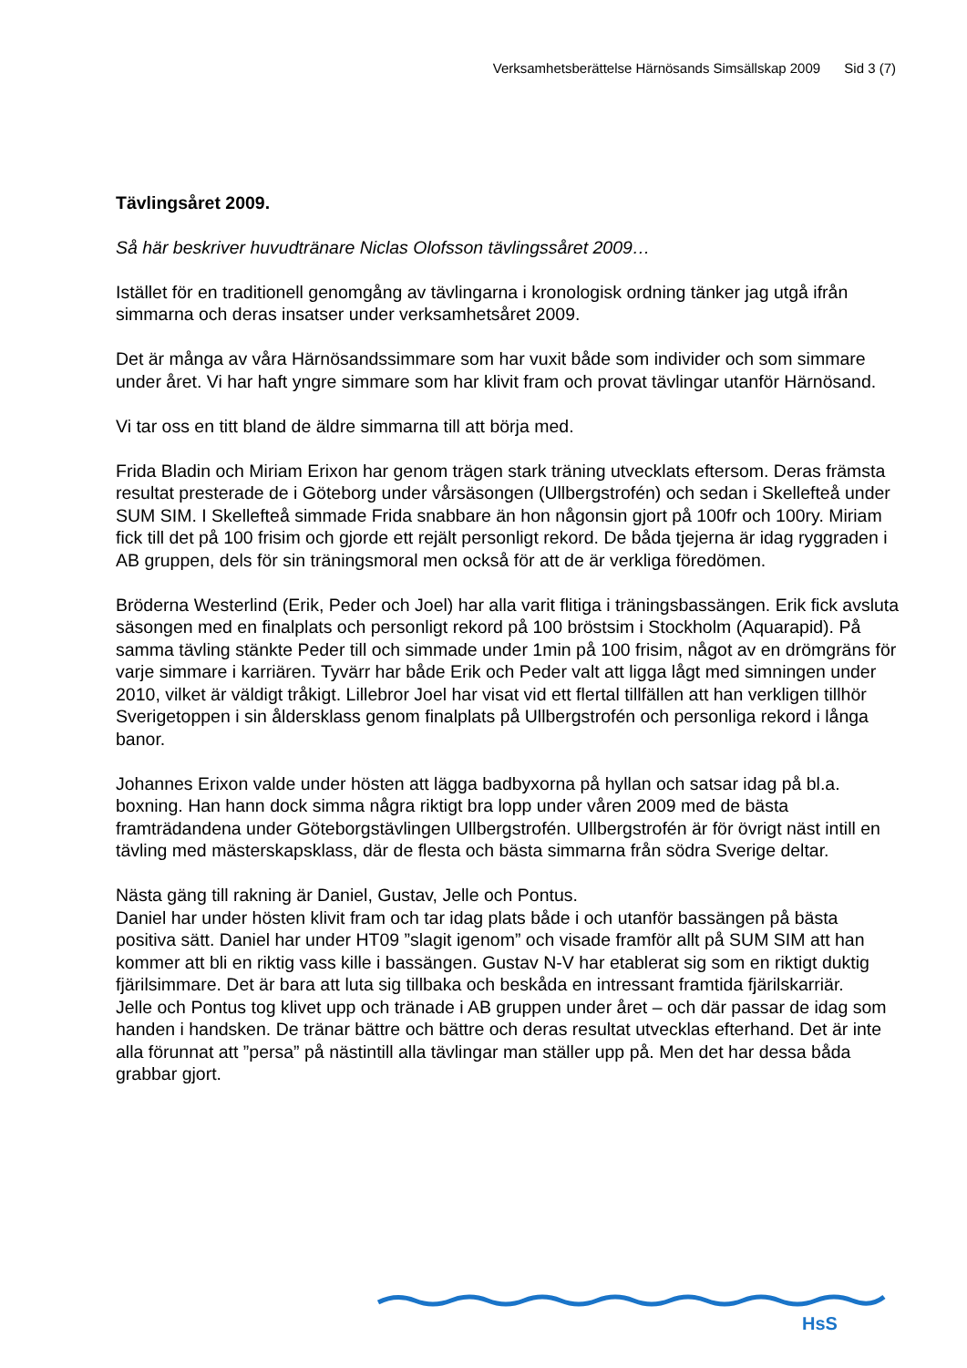Verksamhetsberättelse Härnösands Simsällskap 2009 Sid 3 (7)
Tävlingsåret 2009.
Så här beskriver huvudtränare Niclas Olofsson tävlingssåret 2009…
Istället för en traditionell genomgång av tävlingarna i kronologisk ordning tänker jag utgå ifrån simmarna och deras insatser under verksamhetsåret 2009.
Det är många av våra Härnösandssimmare som har vuxit både som individer och som simmare under året. Vi har haft yngre simmare som har klivit fram och provat tävlingar utanför Härnösand.
Vi tar oss en titt bland de äldre simmarna till att börja med.
Frida Bladin och Miriam Erixon har genom trägen stark träning utvecklats eftersom. Deras främsta resultat presterade de i Göteborg under vårsäsongen (Ullbergstrofén) och sedan i Skellefteå under SUM SIM. I Skellefteå simmade Frida snabbare än hon någonsin gjort på 100fr och 100ry. Miriam fick till det på 100 frisim och gjorde ett rejält personligt rekord. De båda tjejerna är idag ryggraden i AB gruppen, dels för sin träningsmoral men också för att de är verkliga föredömen.
Bröderna Westerlind (Erik, Peder och Joel) har alla varit flitiga i träningsbassängen. Erik fick avsluta säsongen med en finalplats och personligt rekord på 100 bröstsim i Stockholm (Aquarapid). På samma tävling stänkte Peder till och simmade under 1min på 100 frisim, något av en drömgräns för varje simmare i karriären. Tyvärr har både Erik och Peder valt att ligga lågt med simningen under 2010, vilket är väldigt tråkigt. Lillebror Joel har visat vid ett flertal tillfällen att han verkligen tillhör Sverigetoppen i sin åldersklass genom finalplats på Ullbergstrofén och personliga rekord i långa banor.
Johannes Erixon valde under hösten att lägga badbyxorna på hyllan och satsar idag på bl.a. boxning. Han hann dock simma några riktigt bra lopp under våren 2009 med de bästa framträdandena under Göteborgstävlingen Ullbergstrofén. Ullbergstrofén är för övrigt näst intill en tävling med mästerskapsklass, där de flesta och bästa simmarna från södra Sverige deltar.
Nästa gäng till rakning är Daniel, Gustav, Jelle och Pontus.
Daniel har under hösten klivit fram och tar idag plats både i och utanför bassängen på bästa positiva sätt. Daniel har under HT09 ”slagit igenom” och visade framför allt på SUM SIM att han kommer att bli en riktig vass kille i bassängen. Gustav N-V har etablerat sig som en riktigt duktig fjärilsimmare. Det är bara att luta sig tillbaka och beskåda en intressant framtida fjärilskarriär.
Jelle och Pontus tog klivet upp och tränade i AB gruppen under året – och där passar de idag som handen i handsken. De tränar bättre och bättre och deras resultat utvecklas efterhand. Det är inte alla förunnat att ”persa” på nästintill alla tävlingar man ställer upp på. Men det har dessa båda grabbar gjort.
HsS